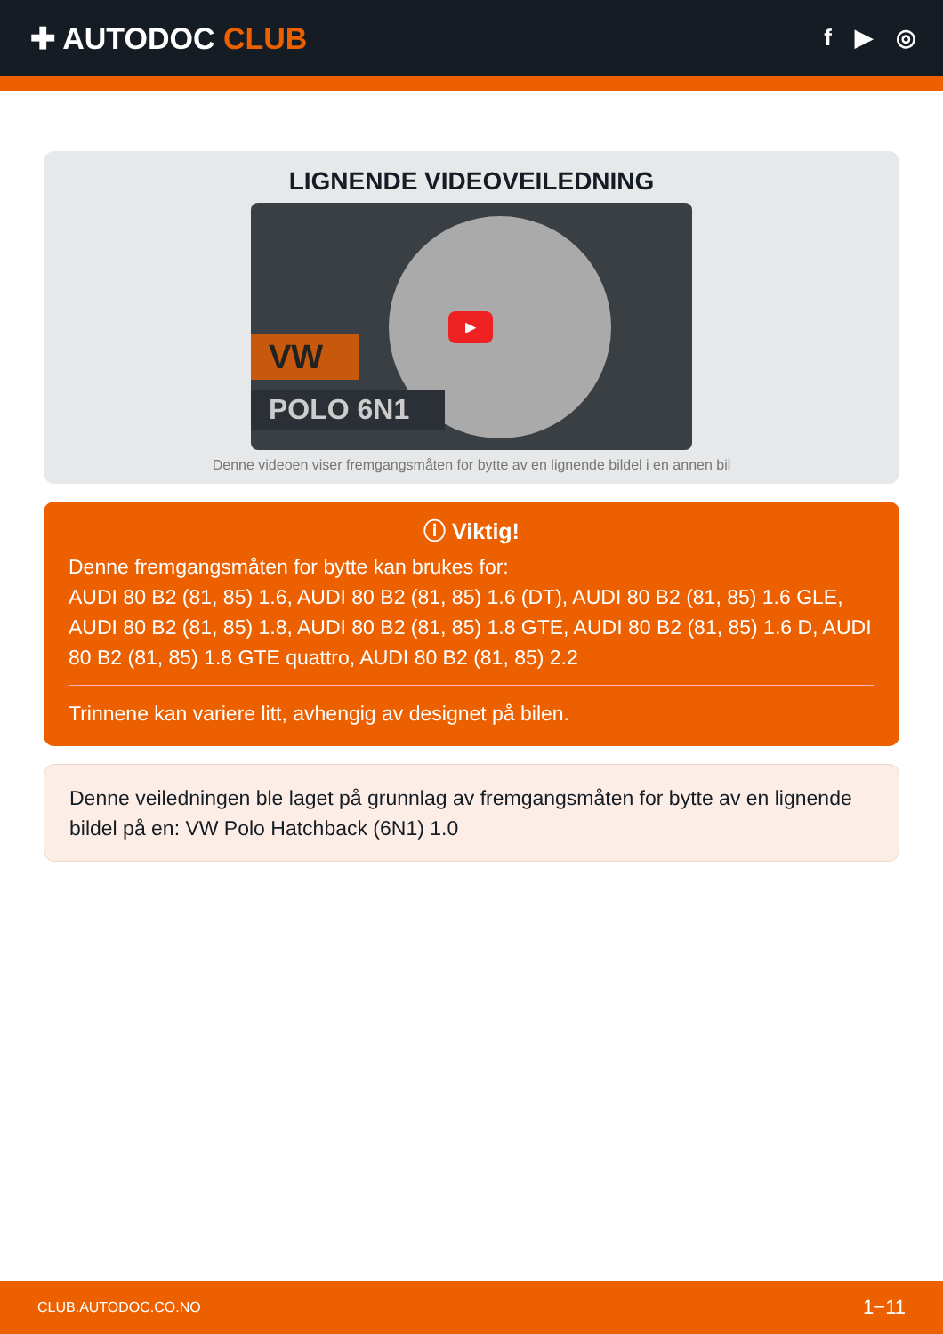✚ AUTODOC CLUB
f ▶ ◎
LIGNENDE VIDEOVEILEDNING
VW
POLO 6N1
▶
Denne videoen viser fremgangsmåten for bytte av en lignende bildel i en annen bil
ⓘ Viktig!
Denne fremgangsmåten for bytte kan brukes for:
AUDI 80 B2 (81, 85) 1.6, AUDI 80 B2 (81, 85) 1.6 (DT), AUDI 80 B2 (81, 85) 1.6 GLE, AUDI 80 B2 (81, 85) 1.8, AUDI 80 B2 (81, 85) 1.8 GTE, AUDI 80 B2 (81, 85) 1.6 D, AUDI 80 B2 (81, 85) 1.8 GTE quattro, AUDI 80 B2 (81, 85) 2.2
Trinnene kan variere litt, avhengig av designet på bilen.
Denne veiledningen ble laget på grunnlag av fremgangsmåten for bytte av en lignende bildel på en: VW Polo Hatchback (6N1) 1.0
CLUB.AUTODOC.CO.NO 1−11